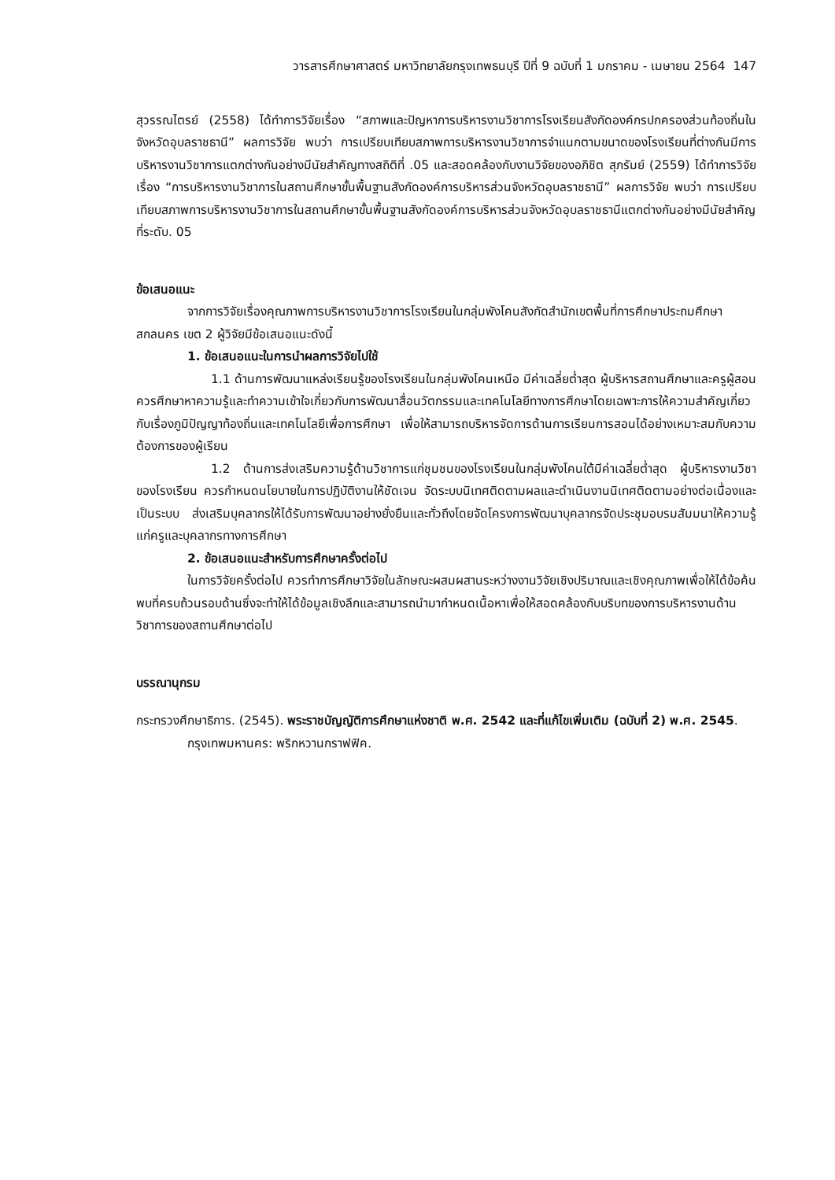วารสารศึกษาศาสตร์ มหาวิทยาลัยกรุงเทพธนบุรี ปีที่ 9 ฉบับที่ 1 มกราคม - เมษายน 2564 147
สุวรรณไตรย์ (2558) ได้ทำการวิจัยเรื่อง “สภาพและปัญหาการบริหารงานวิชาการโรงเรียนสังกัดองค์กรปกครองส่วนท้องถิ่นในจังหวัดอุบลราชธานี” ผลการวิจัย พบว่า การเปรียบเทียบสภาพการบริหารงานวิชาการจำแนกตามขนาดของโรงเรียนที่ต่างกันมีการบริหารงานวิชาการแตกต่างกันอย่างมีนัยสำคัญทางสถิติที่ .05 และสอดคล้องกับงานวิจัยของอภิชิต สุภรัมย์ (2559) ได้ทำการวิจัยเรื่อง “การบริหารงานวิชาการในสถานศึกษาขั้นพื้นฐานสังกัดองค์การบริหารส่วนจังหวัดอุบลราชธานี” ผลการวิจัย พบว่า การเปรียบเทียบสภาพการบริหารงานวิชาการในสถานศึกษาขั้นพื้นฐานสังกัดองค์การบริหารส่วนจังหวัดอุบลราชธานีแตกต่างกันอย่างมีนัยสำคัญที่ระดับ. 05
ข้อเสนอแนะ
จากการวิจัยเรื่องคุณภาพการบริหารงานวิชาการโรงเรียนในกลุ่มพังโคนสังกัดสำนักเขตพื้นที่การศึกษาประถมศึกษาสกลนคร เขต 2 ผู้วิจัยมีข้อเสนอแนะดังนี้
1. ข้อเสนอแนะในการนำผลการวิจัยไปใช้
1.1 ด้านการพัฒนาแหล่งเรียนรู้ของโรงเรียนในกลุ่มพังโคนเหนือ มีค่าเฉลี่ยต่ำสุด ผู้บริหารสถานศึกษาและครูผู้สอนควรศึกษาหาความรู้และทำความเข้าใจเกี่ยวกับการพัฒนาสื่อนวัตกรรมและเทคโนโลยีทางการศึกษาโดยเฉพาะการให้ความสำคัญเกี่ยวกับเรื่องภูมิปัญญาท้องถิ่นและเทคโนโลยีเพื่อการศึกษา เพื่อให้สามารถบริหารจัดการด้านการเรียนการสอนได้อย่างเหมาะสมกับความต้องการของผู้เรียน
1.2 ด้านการส่งเสริมความรู้ด้านวิชาการแก่ชุมชนของโรงเรียนในกลุ่มพังโคนใต้มีค่าเฉลี่ยต่ำสุด ผู้บริหารงานวิชาของโรงเรียน ควรกำหนดนโยบายในการปฏิบัติงานให้ชัดเจน จัดระบบนิเทศติดตามผลและดำเนินงานนิเทศติดตามอย่างต่อเนื่องและเป็นระบบ ส่งเสริมบุคลากรให้ได้รับการพัฒนาอย่างยั่งยืนและทั่วถึงโดยจัดโครงการพัฒนาบุคลากรจัดประชุมอบรมสัมมนาให้ความรู้แก่ครูและบุคลากรทางการศึกษา
2. ข้อเสนอแนะสำหรับการศึกษาครั้งต่อไป
ในการวิจัยครั้งต่อไป ควรทำการศึกษาวิจัยในลักษณะผสมผสานระหว่างงานวิจัยเชิงปริมาณและเชิงคุณภาพเพื่อให้ได้ข้อค้นพบที่ครบถ้วนรอบด้านซึ่งจะทำให้ได้ข้อมูลเชิงลึกและสามารถนำมากำหนดเนื้อหาเพื่อให้สอดคล้องกับบริบทของการบริหารงานด้านวิชาการของสถานศึกษาต่อไป
บรรณานุกรม
กระทรวงศึกษาธิการ. (2545). พระราชบัญญัติการศึกษาแห่งชาติ พ.ศ. 2542 และที่แก้ไขเพิ่มเติม (ฉบับที่ 2) พ.ศ. 2545. กรุงเทพมหานคร: พริกหวานกราฟฟิค.